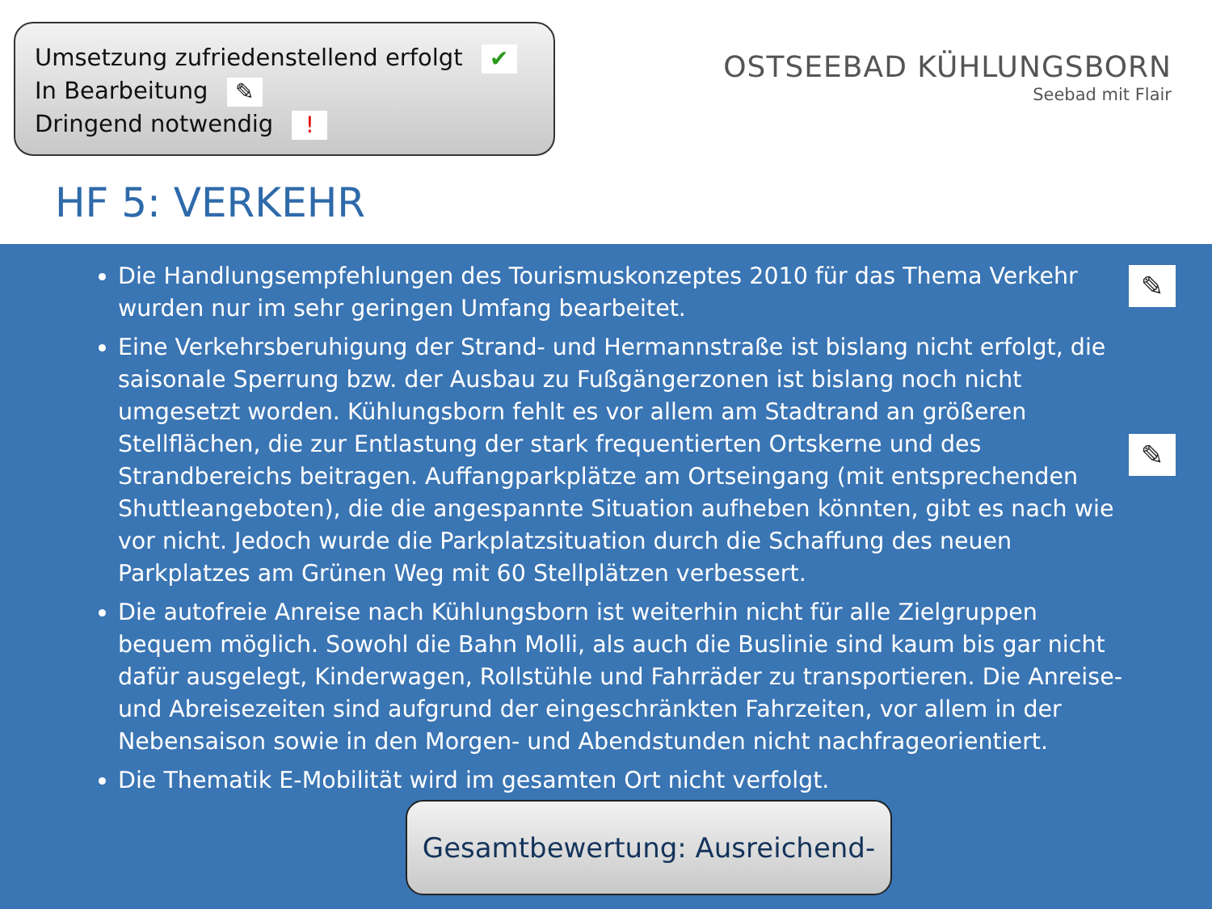Umsetzung zufriedenstellend erfolgt ✔
In Bearbeitung ✎
Dringend notwendig !
OSTSEEBAD KÜHLUNGSBORN
Seebad mit Flair
HF 5: VERKEHR
✎
✎
Die Handlungsempfehlungen des Tourismuskonzeptes 2010 für das Thema Verkehr wurden nur im sehr geringen Umfang bearbeitet.
Eine Verkehrsberuhigung der Strand- und Hermannstraße ist bislang nicht erfolgt, die saisonale Sperrung bzw. der Ausbau zu Fußgängerzonen ist bislang noch nicht umgesetzt worden. Kühlungsborn fehlt es vor allem am Stadtrand an größeren Stellflächen, die zur Entlastung der stark frequentierten Ortskerne und des Strandbereichs beitragen. Auffangparkplätze am Ortseingang (mit entsprechenden Shuttleangeboten), die die angespannte Situation aufheben könnten, gibt es nach wie vor nicht. Jedoch wurde die Parkplatzsituation durch die Schaffung des neuen Parkplatzes am Grünen Weg mit 60 Stellplätzen verbessert.
Die autofreie Anreise nach Kühlungsborn ist weiterhin nicht für alle Zielgruppen bequem möglich. Sowohl die Bahn Molli, als auch die Buslinie sind kaum bis gar nicht dafür ausgelegt, Kinderwagen, Rollstühle und Fahrräder zu transportieren. Die Anreise- und Abreisezeiten sind aufgrund der eingeschränkten Fahrzeiten, vor allem in der Nebensaison sowie in den Morgen- und Abendstunden nicht nachfrageorientiert.
Die Thematik E-Mobilität wird im gesamten Ort nicht verfolgt.
Gesamtbewertung: Ausreichend-